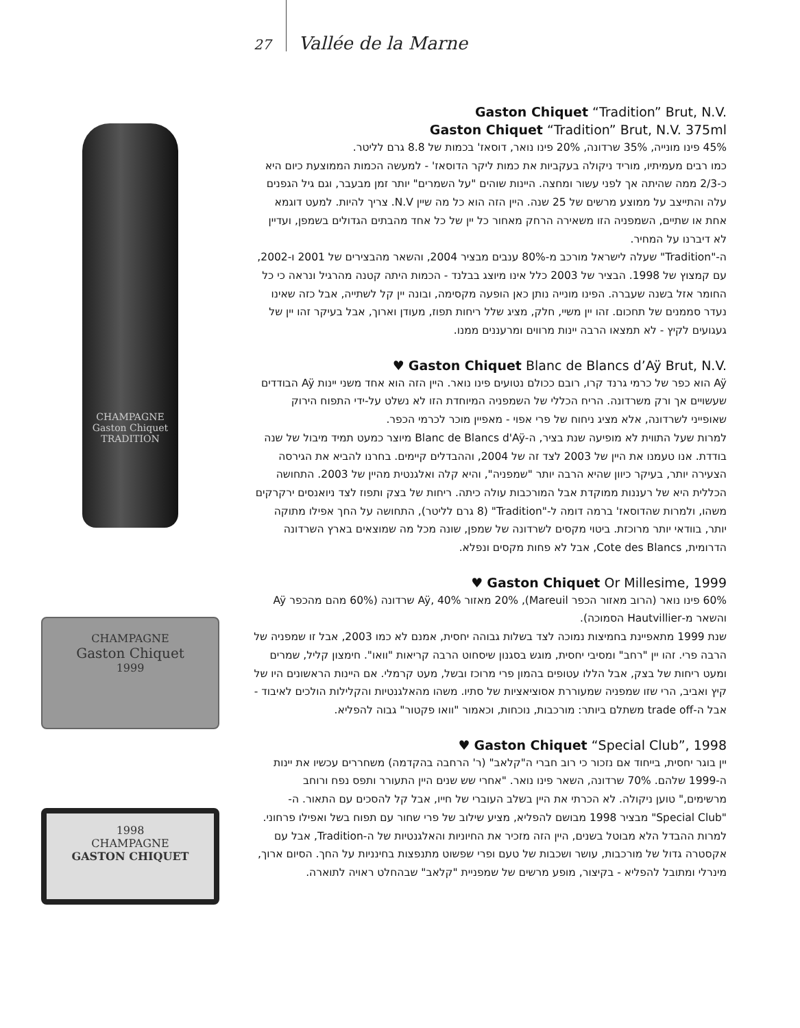27 Vallée de la Marne
CHAMPAGNE
Gaston Chiquet
TRADITION
CHAMPAGNE
Gaston Chiquet
1999
1998
CHAMPAGNE
GASTON CHIQUET
Gaston Chiquet “Tradition” Brut, N.V.
Gaston Chiquet “Tradition” Brut, N.V. 375ml
45% פינו מונייה, 35% שרדונה, 20% פינו נואר, דוסאז' בכמות של 8.8 גרם לליטר.
כמו רבים מעמיתיו, מוריד ניקולה בעקביות את כמות ליקר הדוסאז' - למעשה הכמות הממוצעת כיום היא כ-2/3 ממה שהיתה אך לפני עשור ומחצה. היינות שוהים "על השמרים" יותר זמן מבעבר, וגם גיל הגפנים עלה והתייצב על ממוצע מרשים של 25 שנה. היין הזה הוא כל מה שיין N.V. צריך להיות. למעט דוגמא אחת או שתיים, השמפניה הזו משאירה הרחק מאחור כל יין של כל אחד מהבתים הגדולים בשמפן, ועדיין לא דיברנו על המחיר.
ה-"Tradition" שעלה לישראל מורכב מ-80% ענבים מבציר 2004, והשאר מהבצירים של 2001 ו-2002, עם קמצוץ של 1998. הבציר של 2003 כלל אינו מיוצג בבלנד - הכמות היתה קטנה מהרגיל ונראה כי כל החומר אזל בשנה שעברה. הפינו מונייה נותן כאן הופעה מקסימה, ובונה יין קל לשתייה, אבל כזה שאינו נעדר סממנים של תחכום. זהו יין משיי, חלק, מציג שלל ריחות תפוז, מעודן וארוך, אבל בעיקר זהו יין של געגועים לקיץ - לא תמצאו הרבה יינות מרווים ומרעננים ממנו.
♥ Gaston Chiquet Blanc de Blancs d’Aÿ Brut, N.V.
Aÿ הוא כפר של כרמי גרנד קרו, רובם ככולם נטועים פינו נואר. היין הזה הוא אחד משני יינות Aÿ הבודדים שעשויים אך ורק משרדונה. הריח הכללי של השמפניה המיוחדת הזו לא נשלט על-ידי התפוח הירוק שאופייני לשרדונה, אלא מציג ניחוח של פרי אפוי - מאפיין מוכר לכרמי הכפר.
למרות שעל התווית לא מופיעה שנת בציר, ה-Blanc de Blancs d'Aÿ מיוצר כמעט תמיד מיבול של שנה בודדת. אנו טעמנו את היין של 2003 לצד זה של 2004, וההבדלים קיימים. בחרנו להביא את הגירסה הצעירה יותר, בעיקר כיוון שהיא הרבה יותר "שמפניה", והיא קלה ואלגנטית מהיין של 2003. התחושה הכללית היא של רעננות ממוקדת אבל המורכבות עולה כיתה. ריחות של בצק ותפוז לצד ניואנסים ירקרקים משהו, ולמרות שהדוסאז' ברמה דומה ל-"Tradition" (8 גרם לליטר), התחושה על החך אפילו מתוקה יותר, בוודאי יותר מרוכזת. ביטוי מקסים לשרדונה של שמפן, שונה מכל מה שמוצאים בארץ השרדונה הדרומית, Cote des Blancs, אבל לא פחות מקסים ונפלא.
♥ Gaston Chiquet Or Millesime, 1999
60% פינו נואר (הרוב מאזור הכפר Mareuil), 20% מאזור Aÿ, 40% שרדונה (60% מהם מהכפר Aÿ והשאר מ-Hautvillier הסמוכה).
שנת 1999 מתאפיינת בחמיצות נמוכה לצד בשלות גבוהה יחסית, אמנם לא כמו 2003, אבל זו שמפניה של הרבה פרי. זהו יין "רחב" ומסיבי יחסית, מוגש בסגנון שיסחוט הרבה קריאות "וואו". חימצון קליל, שמרים ומעט ריחות של בצק, אבל הללו עטופים בהמון פרי מרוכז ובשל, מעט קרמלי. אם היינות הראשונים היו של קיץ ואביב, הרי שזו שמפניה שמעוררת אסוציאציות של סתיו. משהו מהאלגנטיות והקלילות הולכים לאיבוד - אבל ה-trade off משתלם ביותר: מורכבות, נוכחות, וכאמור "וואו פקטור" גבוה להפליא.
♥ Gaston Chiquet “Special Club”, 1998
יין בוגר יחסית, בייחוד אם נזכור כי רוב חברי ה"קלאב" (ר' הרחבה בהקדמה) משחררים עכשיו את יינות ה-1999 שלהם. 70% שרדונה, השאר פינו נואר. "אחרי שש שנים היין התעורר ותפס נפח ורוחב מרשימים," טוען ניקולה. לא הכרתי את היין בשלב העוברי של חייו, אבל קל להסכים עם התאור. ה-"Special Club" מבציר 1998 מבושם להפליא, מציע שילוב של פרי שחור עם תפוח בשל ואפילו פרחוני. למרות ההבדל הלא מבוטל בשנים, היין הזה מזכיר את החיוניות והאלגנטיות של ה-Tradition, אבל עם אקסטרה גדול של מורכבות, עושר ושכבות של טעם ופרי שפשוט מתנפצות בחינניות על החך. הסיום ארוך, מינרלי ומתובל להפליא - בקיצור, מופע מרשים של שמפניית "קלאב" שבהחלט ראויה לתוארה.